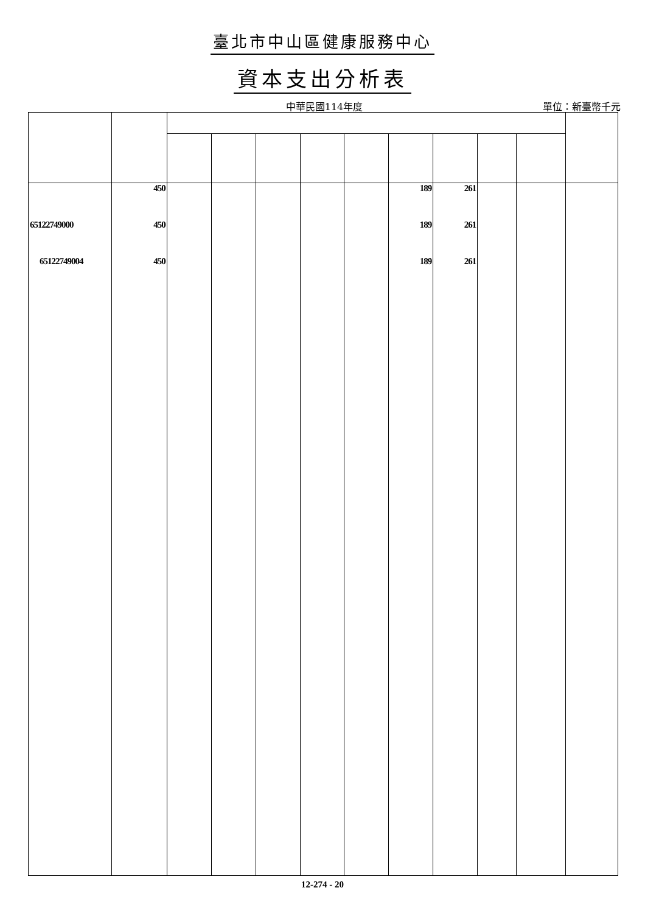臺北市中山區健康服務中心
資本支出分析表
中華民國114年度
單位：新臺幣千元
| | 450 | | | | | | 189 | 261 | | | |
| 65122749000 | 450 | | | | | | 189 | 261 | | | |
| 65122749004 | 450 | | | | | | 189 | 261 | | | |
12-274 - 20